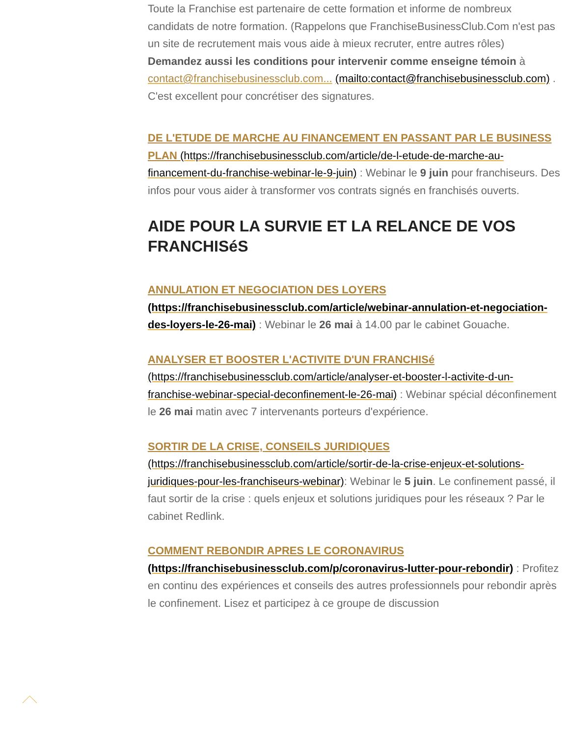Toute la Franchise est partenaire de cette formation et informe de nombreux candidats de notre formation. (Rappelons que FranchiseBusinessClub.Com n'est pas un site de recrutement mais vous aide à mieux recruter, entre autres rôles)
Demandez aussi les conditions pour intervenir comme enseigne témoin à contact@franchisebusinessclub.com... (mailto:contact@franchisebusinessclub.com) . C'est excellent pour concrétiser des signatures.
DE L'ETUDE DE MARCHE AU FINANCEMENT EN PASSANT PAR LE BUSINESS PLAN (https://franchisebusinessclub.com/article/de-l-etude-de-marche-au-financement-du-franchise-webinar-le-9-juin) : Webinar le 9 juin pour franchiseurs. Des infos pour vous aider à transformer vos contrats signés en franchisés ouverts.
AIDE POUR LA SURVIE ET LA RELANCE DE VOS FRANCHISéS
ANNULATION ET NEGOCIATION DES LOYERS (https://franchisebusinessclub.com/article/webinar-annulation-et-negociation-des-loyers-le-26-mai) : Webinar le 26 mai à 14.00 par le cabinet Gouache.
ANALYSER ET BOOSTER L'ACTIVITE D'UN FRANCHISé (https://franchisebusinessclub.com/article/analyser-et-booster-l-activite-d-un-franchise-webinar-special-deconfinement-le-26-mai) : Webinar spécial déconfinement le 26 mai matin avec 7 intervenants porteurs d'expérience.
SORTIR DE LA CRISE, CONSEILS JURIDIQUES (https://franchisebusinessclub.com/article/sortir-de-la-crise-enjeux-et-solutions-juridiques-pour-les-franchiseurs-webinar): Webinar le 5 juin. Le confinement passé, il faut sortir de la crise : quels enjeux et solutions juridiques pour les réseaux ? Par le cabinet Redlink.
COMMENT REBONDIR APRES LE CORONAVIRUS (https://franchisebusinessclub.com/p/coronavirus-lutter-pour-rebondir) : Profitez en continu des expériences et conseils des autres professionnels pour rebondir après le confinement. Lisez et participez à ce groupe de discussion